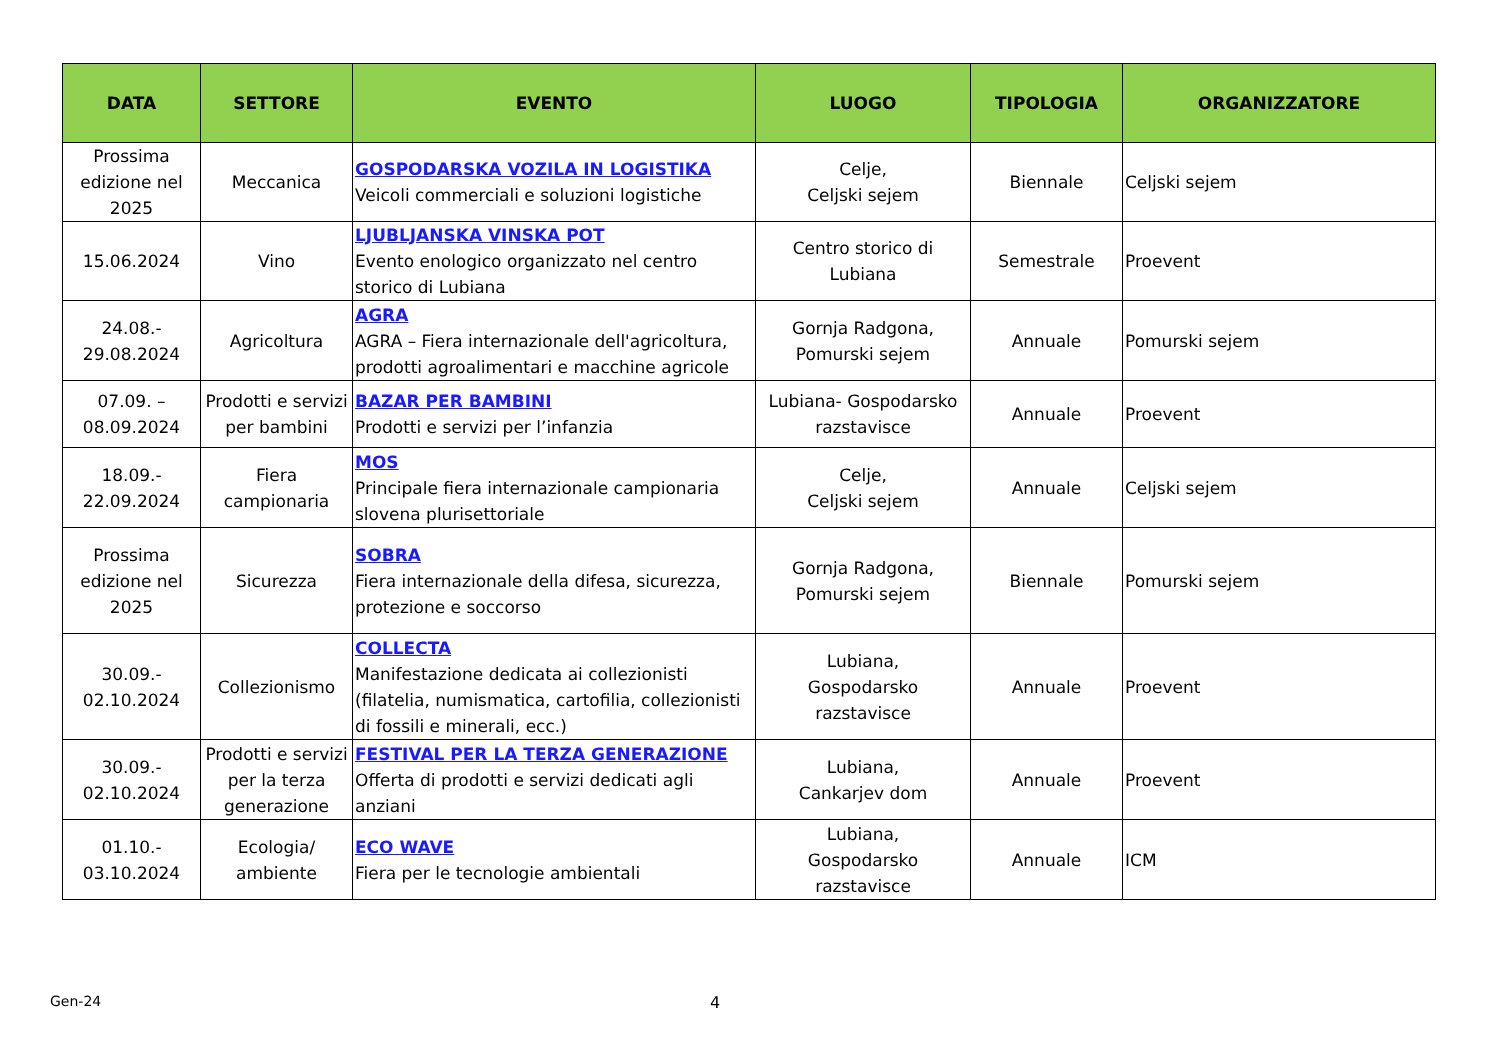| DATA | SETTORE | EVENTO | LUOGO | TIPOLOGIA | ORGANIZZATORE |
| --- | --- | --- | --- | --- | --- |
| Prossima edizione nel 2025 | Meccanica | GOSPODARSKA VOZILA IN LOGISTIKA Veicoli commerciali e soluzioni logistiche | Celje, Celjski sejem | Biennale | Celjski sejem |
| 15.06.2024 | Vino | LJUBLJANSKA VINSKA POT Evento enologico organizzato nel centro storico di Lubiana | Centro storico di Lubiana | Semestrale | Proevent |
| 24.08.- 29.08.2024 | Agricoltura | AGRA AGRA – Fiera internazionale dell'agricoltura, prodotti agroalimentari e macchine agricole | Gornja Radgona, Pomurski sejem | Annuale | Pomurski sejem |
| 07.09. – 08.09.2024 | Prodotti e servizi per bambini | BAZAR PER BAMBINI Prodotti e servizi per l’infanzia | Lubiana- Gospodarsko razstavisce | Annuale | Proevent |
| 18.09.- 22.09.2024 | Fiera campionaria | MOS Principale fiera internazionale campionaria slovena plurisettoriale | Celje, Celjski sejem | Annuale | Celjski sejem |
| Prossima edizione nel 2025 | Sicurezza | SOBRA Fiera internazionale della difesa, sicurezza, protezione e soccorso | Gornja Radgona, Pomurski sejem | Biennale | Pomurski sejem |
| 30.09.- 02.10.2024 | Collezionismo | COLLECTA Manifestazione dedicata ai collezionisti (filatelia, numismatica, cartofilia, collezionisti di fossili e minerali, ecc.) | Lubiana, Gospodarsko razstavisce | Annuale | Proevent |
| 30.09.- 02.10.2024 | Prodotti e servizi per la terza generazione | FESTIVAL PER LA TERZA GENERAZIONE Offerta di prodotti e servizi dedicati agli anziani | Lubiana, Cankarjev dom | Annuale | Proevent |
| 01.10.- 03.10.2024 | Ecologia/ ambiente | ECO WAVE Fiera per le tecnologie ambientali | Lubiana, Gospodarsko razstavisce | Annuale | ICM |
Gen-24 4